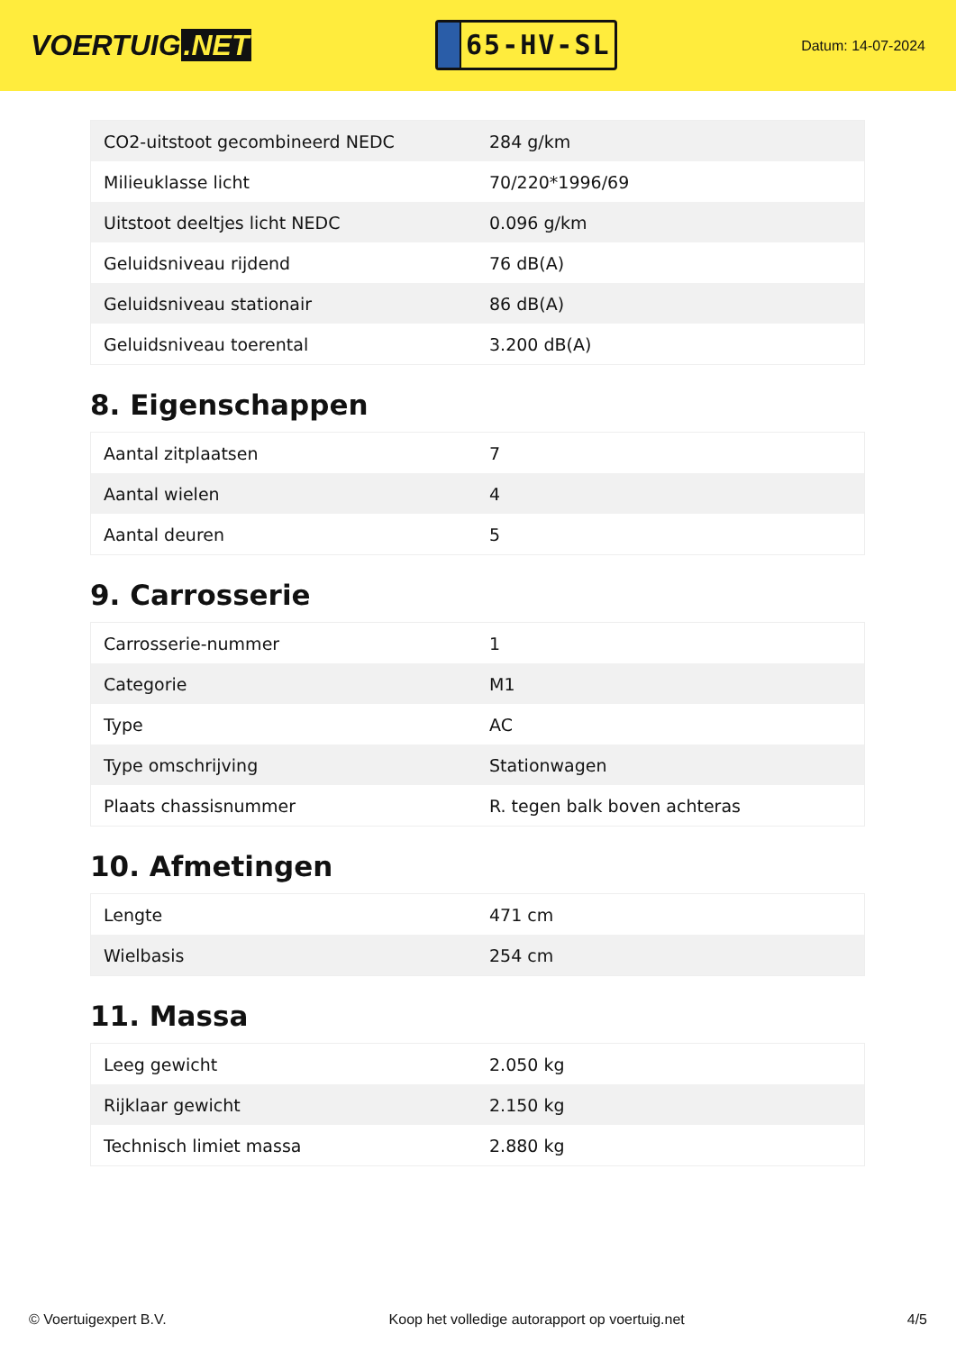VOERTUIG.NET
65-HV-SL
Datum: 14-07-2024
| CO2-uitstoot gecombineerd NEDC | 284 g/km |
| Milieuklasse licht | 70/220*1996/69 |
| Uitstoot deeltjes licht NEDC | 0.096 g/km |
| Geluidsniveau rijdend | 76 dB(A) |
| Geluidsniveau stationair | 86 dB(A) |
| Geluidsniveau toerental | 3.200 dB(A) |
8. Eigenschappen
| Aantal zitplaatsen | 7 |
| Aantal wielen | 4 |
| Aantal deuren | 5 |
9. Carrosserie
| Carrosserie-nummer | 1 |
| Categorie | M1 |
| Type | AC |
| Type omschrijving | Stationwagen |
| Plaats chassisnummer | R. tegen balk boven achteras |
10. Afmetingen
| Lengte | 471 cm |
| Wielbasis | 254 cm |
11. Massa
| Leeg gewicht | 2.050 kg |
| Rijklaar gewicht | 2.150 kg |
| Technisch limiet massa | 2.880 kg |
© Voertuigexpert B.V. Koop het volledige autorapport op voertuig.net 4/5